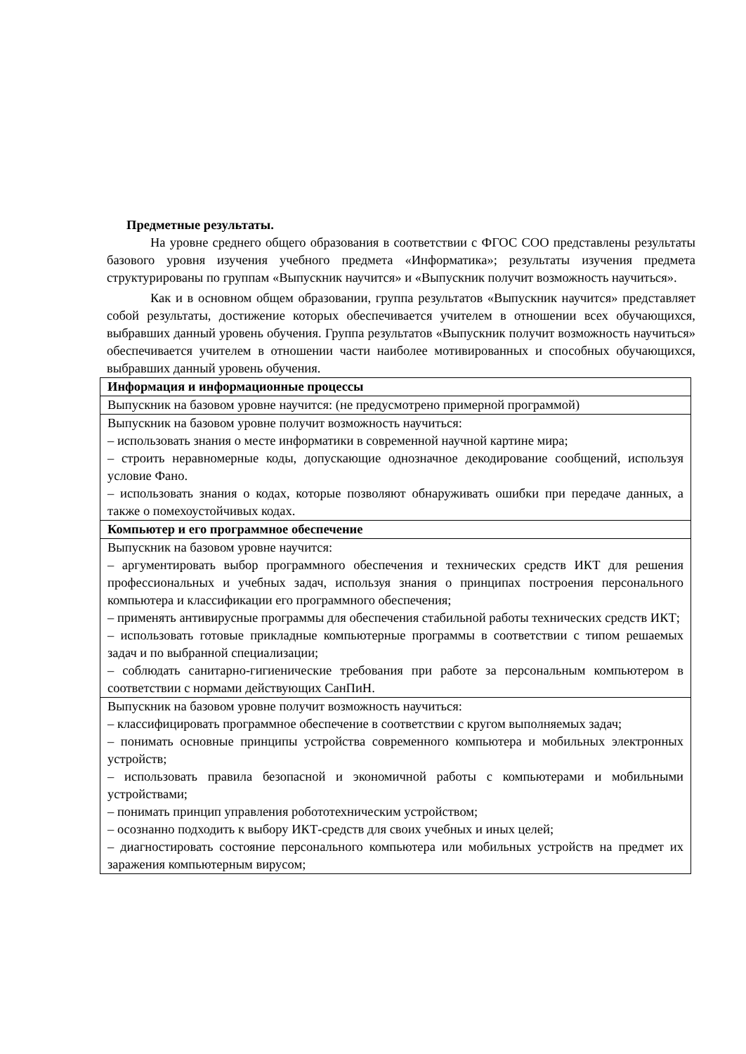Предметные результаты.
На уровне среднего общего образования в соответствии с ФГОС СОО представлены результаты базового уровня изучения учебного предмета «Информатика»; результаты изучения предмета структурированы по группам «Выпускник научится» и «Выпускник получит возможность научиться».
Как и в основном общем образовании, группа результатов «Выпускник научится» представляет собой результаты, достижение которых обеспечивается учителем в отношении всех обучающихся, выбравших данный уровень обучения. Группа результатов «Выпускник получит возможность научиться» обеспечивается учителем в отношении части наиболее мотивированных и способных обучающихся, выбравших данный уровень обучения.
| Информация и информационные процессы |
| Выпускник на базовом уровне научится: (не предусмотрено примерной программой) |
| Выпускник на базовом уровне получит возможность научиться: – использовать знания о месте информатики в современной научной картине мира; – строить неравномерные коды, допускающие однозначное декодирование сообщений, используя условие Фано. – использовать знания о кодах, которые позволяют обнаруживать ошибки при передаче данных, а также о помехоустойчивых кодах. |
| Компьютер и его программное обеспечение |
| Выпускник на базовом уровне научится: – аргументировать выбор программного обеспечения и технических средств ИКТ для решения профессиональных и учебных задач, используя знания о принципах построения персонального компьютера и классификации его программного обеспечения; – применять антивирусные программы для обеспечения стабильной работы технических средств ИКТ; – использовать готовые прикладные компьютерные программы в соответствии с типом решаемых задач и по выбранной специализации; – соблюдать санитарно-гигиенические требования при работе за персональным компьютером в соответствии с нормами действующих СанПиН. |
| Выпускник на базовом уровне получит возможность научиться: – классифицировать программное обеспечение в соответствии с кругом выполняемых задач; – понимать основные принципы устройства современного компьютера и мобильных электронных устройств; – использовать правила безопасной и экономичной работы с компьютерами и мобильными устройствами; – понимать принцип управления робототехническим устройством; – осознанно подходить к выбору ИКТ-средств для своих учебных и иных целей; – диагностировать состояние персонального компьютера или мобильных устройств на предмет их заражения компьютерным вирусом; |